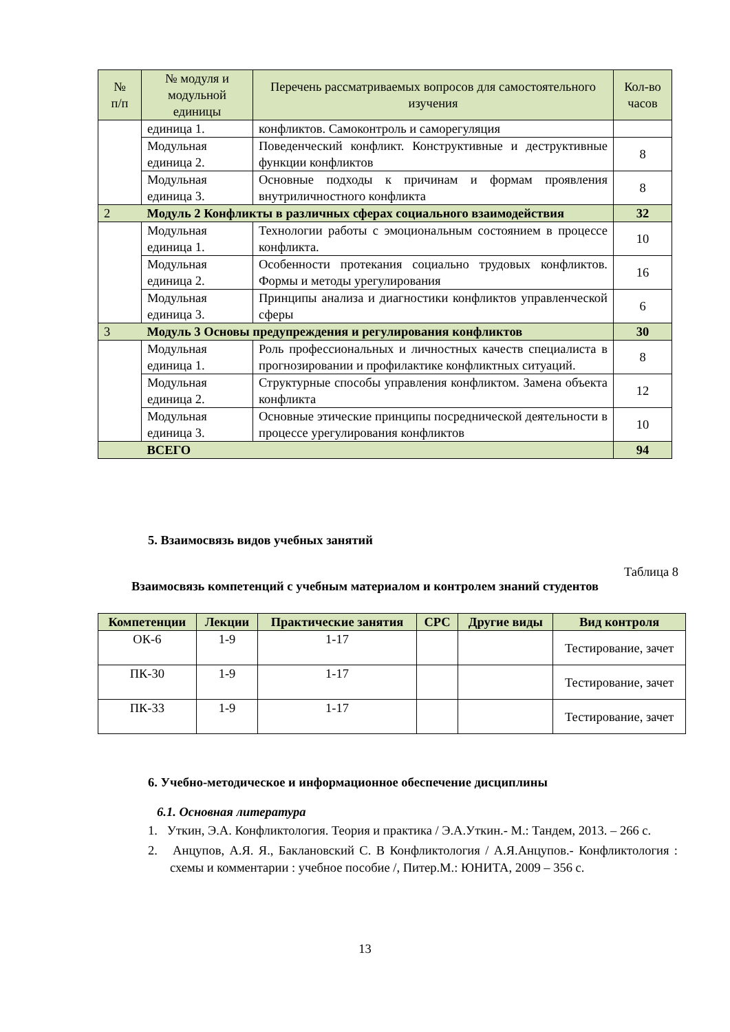| № п/п | № модуля и модульной единицы | Перечень рассматриваемых вопросов для самостоятельного изучения | Кол-во часов |
| --- | --- | --- | --- |
| | единица 1. | конфликтов. Самоконтроль и саморегуляция | |
| | Модульная единица 2. | Поведенческий конфликт. Конструктивные и деструктивные функции конфликтов | 8 |
| | Модульная единица 3. | Основные подходы к причинам и формам проявления внутриличностного конфликта | 8 |
| 2 | Модуль 2 Конфликты в различных сферах социального взаимодействия | | 32 |
| | Модульная единица 1. | Технологии работы с эмоциональным состоянием в процессе конфликта. | 10 |
| | Модульная единица 2. | Особенности протекания социально трудовых конфликтов. Формы и методы урегулирования | 16 |
| | Модульная единица 3. | Принципы анализа и диагностики конфликтов управленческой сферы | 6 |
| 3 | Модуль 3 Основы предупреждения и регулирования конфликтов | | 30 |
| | Модульная единица 1. | Роль профессиональных и личностных качеств специалиста в прогнозировании и профилактике конфликтных ситуаций. | 8 |
| | Модульная единица 2. | Структурные способы управления конфликтом. Замена объекта конфликта | 12 |
| | Модульная единица 3. | Основные этические принципы посреднической деятельности в процессе урегулирования конфликтов | 10 |
| | ВСЕГО | | 94 |
5. Взаимосвязь видов учебных занятий
Таблица 8
Взаимосвязь компетенций с учебным материалом и контролем знаний студентов
| Компетенции | Лекции | Практические занятия | СРС | Другие виды | Вид контроля |
| --- | --- | --- | --- | --- | --- |
| ОК-6 | 1-9 | 1-17 | | | Тестирование, зачет |
| ПК-30 | 1-9 | 1-17 | | | Тестирование, зачет |
| ПК-33 | 1-9 | 1-17 | | | Тестирование, зачет |
6. Учебно-методическое и информационное обеспечение дисциплины
6.1. Основная литература
1. Уткин, Э.А. Конфликтология. Теория и практика / Э.А.Уткин.- М.: Тандем, 2013. – 266 с.
2. Анцупов, А.Я. Я., Баклановский С. В Конфликтология / А.Я.Анцупов.- Конфликтология : схемы и комментарии : учебное пособие /, Питер.М.: ЮНИТА, 2009 – 356 с.
13